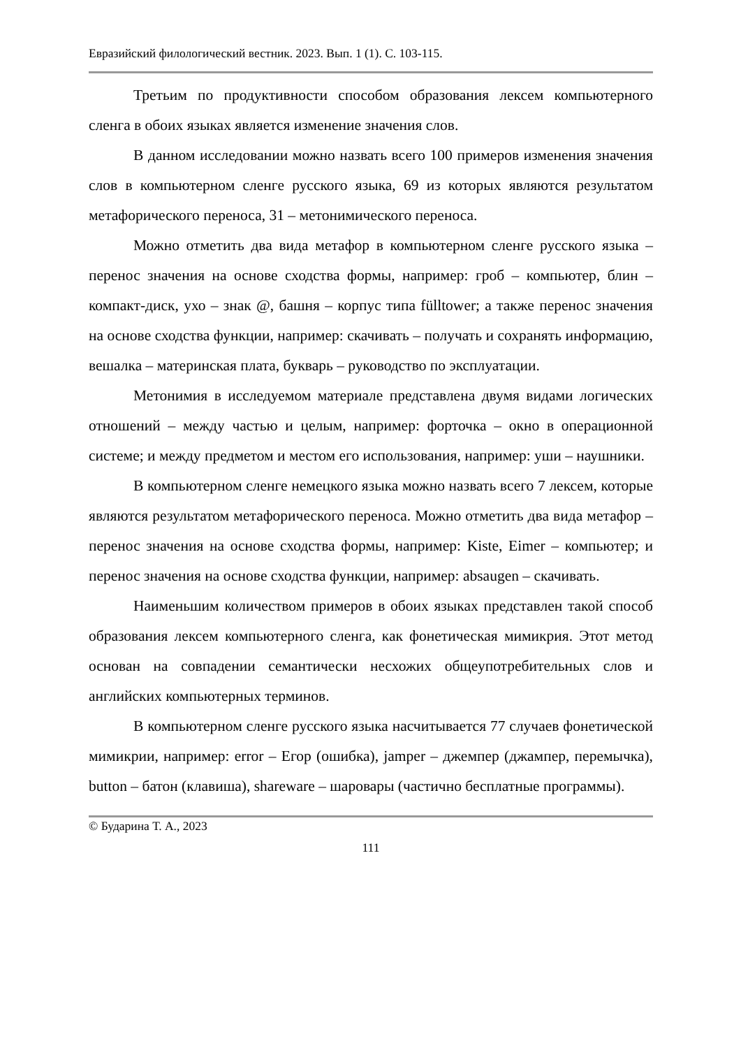Евразийский филологический вестник. 2023. Вып. 1 (1). С. 103-115.
Третьим по продуктивности способом образования лексем компьютерного сленга в обоих языках является изменение значения слов.
В данном исследовании можно назвать всего 100 примеров изменения значения слов в компьютерном сленге русского языка, 69 из которых являются результатом метафорического переноса, 31 – метонимического переноса.
Можно отметить два вида метафор в компьютерном сленге русского языка – перенос значения на основе сходства формы, например: гроб – компьютер, блин – компакт-диск, ухо – знак @, башня – корпус типа fülltower; а также перенос значения на основе сходства функции, например: скачивать – получать и сохранять информацию, вешалка – материнская плата, букварь – руководство по эксплуатации.
Метонимия в исследуемом материале представлена двумя видами логических отношений – между частью и целым, например: форточка – окно в операционной системе; и между предметом и местом его использования, например: уши – наушники.
В компьютерном сленге немецкого языка можно назвать всего 7 лексем, которые являются результатом метафорического переноса. Можно отметить два вида метафор – перенос значения на основе сходства формы, например: Kiste, Eimer – компьютер; и перенос значения на основе сходства функции, например: absaugen – скачивать.
Наименьшим количеством примеров в обоих языках представлен такой способ образования лексем компьютерного сленга, как фонетическая мимикрия. Этот метод основан на совпадении семантически несхожих общеупотребительных слов и английских компьютерных терминов.
В компьютерном сленге русского языка насчитывается 77 случаев фонетической мимикрии, например: error – Егор (ошибка), jamper – джемпер (джампер, перемычка), button – батон (клавиша), shareware – шаровары (частично бесплатные программы).
© Бударина Т. А., 2023
111